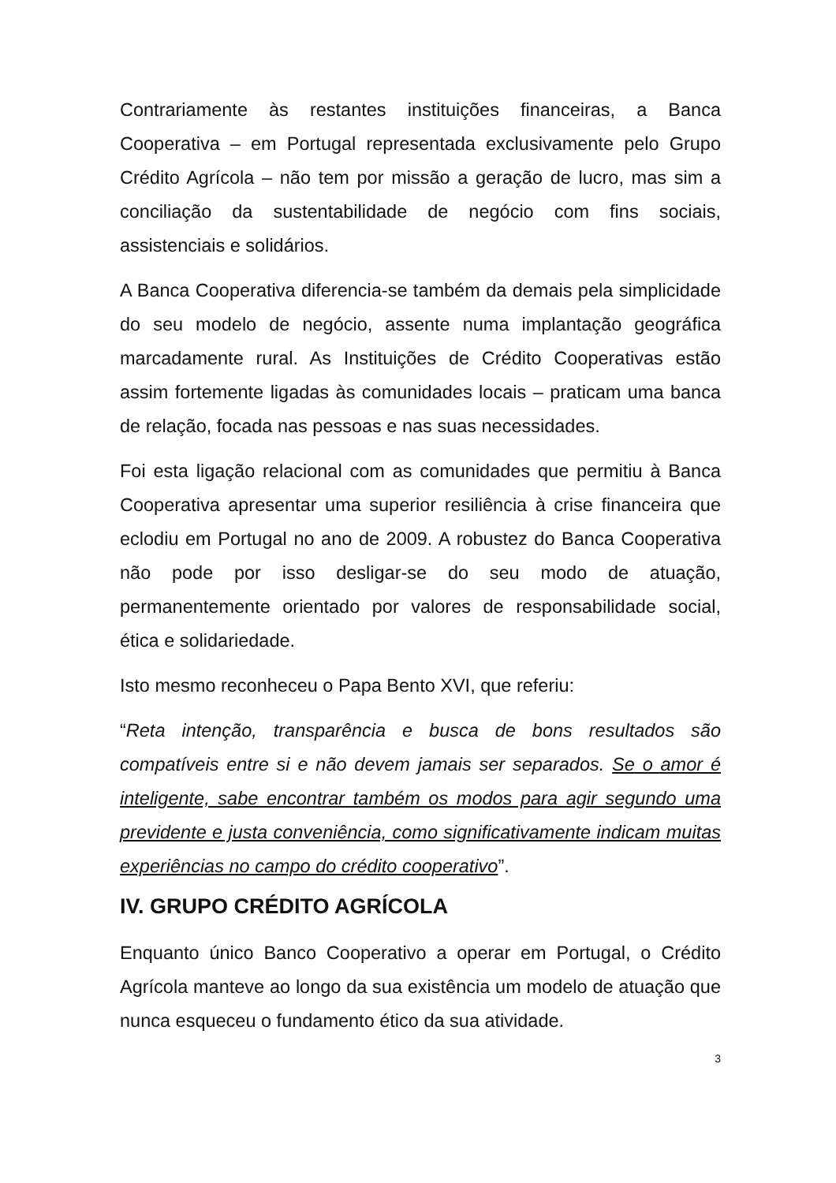Contrariamente às restantes instituições financeiras, a Banca Cooperativa – em Portugal representada exclusivamente pelo Grupo Crédito Agrícola – não tem por missão a geração de lucro, mas sim a conciliação da sustentabilidade de negócio com fins sociais, assistenciais e solidários.
A Banca Cooperativa diferencia-se também da demais pela simplicidade do seu modelo de negócio, assente numa implantação geográfica marcadamente rural. As Instituições de Crédito Cooperativas estão assim fortemente ligadas às comunidades locais – praticam uma banca de relação, focada nas pessoas e nas suas necessidades.
Foi esta ligação relacional com as comunidades que permitiu à Banca Cooperativa apresentar uma superior resiliência à crise financeira que eclodiu em Portugal no ano de 2009. A robustez do Banca Cooperativa não pode por isso desligar-se do seu modo de atuação, permanentemente orientado por valores de responsabilidade social, ética e solidariedade.
Isto mesmo reconheceu o Papa Bento XVI, que referiu:
“Reta intenção, transparência e busca de bons resultados são compatíveis entre si e não devem jamais ser separados. Se o amor é inteligente, sabe encontrar também os modos para agir segundo uma previdente e justa conveniência, como significativamente indicam muitas experiências no campo do crédito cooperativo”.
IV. GRUPO CRÉDITO AGRÍCOLA
Enquanto único Banco Cooperativo a operar em Portugal, o Crédito Agrícola manteve ao longo da sua existência um modelo de atuação que nunca esqueceu o fundamento ético da sua atividade.
3